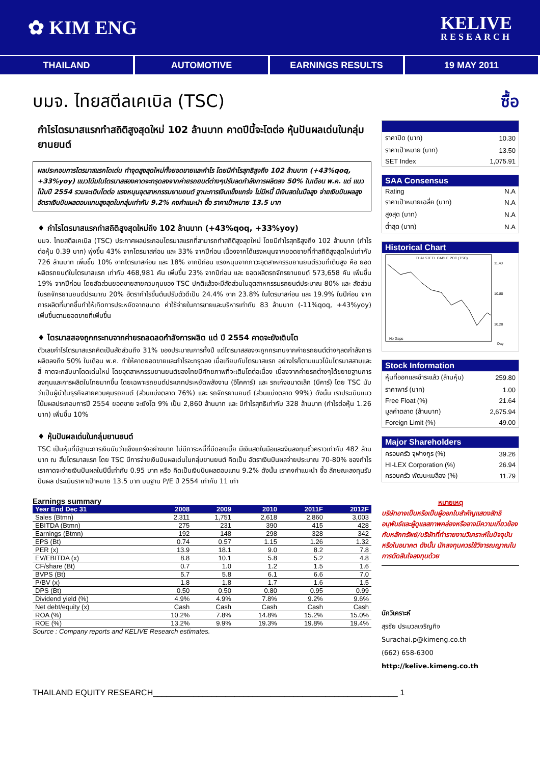✿ KIM ENG
KELIVE
RESEARCH
THAILAND AUTOMOTIVE EARNINGS RESULTS 19 MAY 2011
บมจ. ไทยสตีลเคเบิล (TSC)
กำไรไตรมาสแรกทำสถิติสูงสุดใหม่ 102 ล้านบาท คาดปีนี้จะโตต่อ หุ้นปันผลเด่นในกลุ่มยานยนต์
ผลประกอบการไตรมาสแรกโดเด่น ทำจุดสูงสุดใหม่ทั้งยอดขายและกำไร โดยมีกำไรสุทธิสูงถึง 102 ล้านบาท (+43%qoq, +33%yoy) แนวโน้มในไตรมาสสองคาดจะทรุดลงจากค่ายรถยนต์ต่างๆปรับลดกำลังการผลิตลง 50% ในเดือน พ.ค. แต่ แนวโน้มปี 2554 รวมจะเติบโตต่อ แรงหนุนอุตสาหกรรมยานยนต์ ฐานะการเงินแข็งแกร่ง ไม่มีหนี้ มีเงินสดในมือสูง จ่ายเงินปันผลสูง อัตราเงินปันผลตอบแทนสูงสุดในกลุ่มเท่ากับ 9.2% คงคำแนะนำ ซื้อ ราคาเป้าหมาย 13.5 บาท
♦ กำไรไตรมาสแรกทำสถิติสูงสุดใหม่ถึง 102 ล้านบาท (+43%qoq, +33%yoy)
บมจ. ไทยสตีลเคเบิล (TSC) ประกาศผลประกอบไตรมาสแรกที่สามารถทำสถิติสูงสุดใหม่ โดยมีกำไรสุทธิสูงถึง 102 ล้านบาท (กำไรต่อหุ้น 0.39 บาท) พุ่งขึ้น 43% จากไตรมาสก่อน และ 33% จากปีก่อน เนื่องจากได้แรงหนุนจากยอดขายที่ทำสถิติสูงสุดใหม่เท่ากับ 726 ล้านบาท เพิ่มขึ้น 10% จากไตรมาสก่อน และ 18% จากปีก่อน แรงหนุนจากภาวะอุตสาหกรรมยานยนต์รวมที่เติบสูง คือ ยอดผลิตรถยนต์ในไตรมาสแรก เท่ากับ 468,981 คัน เพิ่มขึ้น 23% จากปีก่อน และ ยอดผลิตรถจักรยานยนต์ 573,658 คัน เพิ่มขึ้น 19% จากปีก่อน โดยสัดส่วนยอดขายสายควบคุมของ TSC ปกติแล้วจะมีสัดส่วนในอุตสาหกรรมรถยนต์ประมาณ 80% และ สัดส่วนในรถจักรยานยนต์ประมาณ 20% อัตรากำไรขั้นต้นปรับตัวดีเป็น 24.4% จาก 23.8% ในไตรมาสก่อน และ 19.9% ในปีก่อน จากการผลิตที่มากขึ้นทำให้เกิดการประหยัดจากขนาด ค่าใช้จ่ายในการขายและบริหารเท่ากับ 83 ล้านบาท (-11%qoq, +43%yoy) เพิ่มขึ้นตามยอดขายที่เพิ่มขึ้น
♦ ไตรมาสสองถูกกระทบจากค่ายรถลดลดกำลังการผลิต แต่ ปี 2554 คาดจะยังเติบโต
ตัวเลขกำไรไตรมาสแรกคิดเป็นสัดส่วนถึง 31% ของประมาณการทั้งปี แต่ไตรมาสสองจะถูกกระทบจากค่ายรถยนต์ต่างๆลดกำลังการผลิตลงถึง 50% ในเดือน พ.ค. ทำให้คาดยอดขายและกำไรจะทรุดลง เมื่อเทียบกับไตรมาสแรก อย่างไรก็ตามแนวโน้มไตรมาสสามและสี่ คาดจะกลับมาโดดเด่นใหม่ โดยอุตสาหกรรมยานยนต์ของไทยมีศักยภาพที่จะเติบโตต่อเนื่อง เนื่องจากค่ายรถต่างๆได้ขยายฐานการลงทุนและการผลิตในไทยมากขึ้น โดยเฉพาะรถยนต์ประเภทประหยัดพลังงาน (อีโคคาร์) และ รถเก๋งขนาดเล็ก (บีคาร์) โดย TSC นับว่าเป็นผู้นำในธุรกิจสายควบคุมรถยนต์ (ส่วนแบ่งตลาด 76%) และ รถจักรยานยนต์ (ส่วนแบ่งตลาด 99%) ดังนั้น เราประเมินแนวโน้มผลประกอบการปี 2554 ยอดขาย จะยังโต 9% เป็น 2,860 ล้านบาท และ มีกำไรสุทธิเท่ากับ 328 ล้านบาท (กำไรต่อหุ้น 1.26 บาท) เพิ่มขึ้น 10%
♦ หุ้นปันผลเด่นในกลุ่มยานยนต์
TSC เป็นหุ้นที่มีฐานะการเงินนับว่าแข็งแกร่งอย่างมาก ไม่มีภาระหนี้ที่มีดอกเบี้ย มีเงินสดในมือและเงินลงทุนชั่วคราวเท่ากับ 482 ล้านบาท ณ สิ้นไตรมาสแรก โดย TSC มีการจ่ายเงินปันผลเด่นในกลุ่มยานยนต์ คิดเป็น อัตราเงินปันผลจ่ายประมาณ 70-80% ของกำไร เราคาดจะจ่ายเงินปันผลในปีนี้เท่ากับ 0.95 บาท หรือ คิดเป็นเงินปันผลตอบแทน 9.2% ดังนั้น เราคงคำแนะนำ ซื้อ ลักษณะลงทุนรับปันผล ประเมินราคาเป้าหมาย 13.5 บาท บนฐาน P/E ปี 2554 เท่ากับ 11 เท่า
Earnings summary
| Year End Dec 31 | 2008 | 2009 | 2010 | 2011F | 2012F |
| --- | --- | --- | --- | --- | --- |
| Sales (Btmn) | 2,311 | 1,751 | 2,618 | 2,860 | 3,003 |
| EBITDA (Btmn) | 275 | 231 | 390 | 415 | 428 |
| Earnings (Btmn) | 192 | 148 | 298 | 328 | 342 |
| EPS (Bt) | 0.74 | 0.57 | 1.15 | 1.26 | 1.32 |
| PER (x) | 13.9 | 18.1 | 9.0 | 8.2 | 7.8 |
| EV/EBITDA (x) | 8.8 | 10.1 | 5.8 | 5.2 | 4.8 |
| CF/share (Bt) | 0.7 | 1.0 | 1.2 | 1.5 | 1.6 |
| BVPS (Bt) | 5.7 | 5.8 | 6.1 | 6.6 | 7.0 |
| P/BV (x) | 1.8 | 1.8 | 1.7 | 1.6 | 1.5 |
| DPS (Bt) | 0.50 | 0.50 | 0.80 | 0.95 | 0.99 |
| Dividend yield (%) | 4.9% | 4.9% | 7.8% | 9.2% | 9.6% |
| Net debt/equity (x) | Cash | Cash | Cash | Cash | Cash |
| ROA (%) | 10.2% | 7.8% | 14.8% | 15.2% | 15.0% |
| ROE (%) | 13.2% | 9.9% | 19.3% | 19.8% | 19.4% |
Source : Company reports and KELIVE Research estimates.
ซื้อ
| ราคาปิด (บาท) | 10.30 |
| ราคาเป้าหมาย (บาท) | 13.50 |
| SET Index | 1,075.91 |
| SAA Consensus | |
| --- | --- |
| Rating | N.A |
| ราคาเป้าหมายเฉลี่ย (บาท) | N.A |
| สูงสุด (บาท) | N.A |
| ต่ำสุด (บาท) | N.A |
| Historical Chart |
| --- |
| THAI STEEL CABLE PCC (TSC) No Gaps 11.40 10.80 10.20 Day |
| Stock Information | |
| --- | --- |
| หุ้นที่ออกและชำระแล้ว (ล้านหุ้น) | 259.80 |
| ราคาพาร์ (บาท) | 1.00 |
| Free Float (%) | 21.64 |
| มูลค่าตลาด (ล้านบาท) | 2,675.94 |
| Foreign Limit (%) | 49.00 |
| Major Shareholders | |
| --- | --- |
| ครอบครัว จุฬางกูร (%) | 39.26 |
| HI-LEX Corporation (%) | 26.94 |
| ครอบครัว พัฒนะเมลือง (%) | 11.79 |
หมายเหตุ
บริษัทอาจเป็นหรือเป็นผู้ออกใบสำคัญแสดงสิทธิอนุพันธ์และผู้ดูแลสภาพคล่องหรืออาจมีความเกี่ยวข้องกับหลักทรัพย์/บริษัทที่ทำรายงานวิเคราะห์ในปัจจุบันหรือในอนาคต ดังนั้น นักลงทุนควรใช้วิจารณญาณในการตัดสินใจลงทุนด้วย
นักวิเคราะห์
สุรชัย ประมวลเจริญกิจ
Surachai.p@kimeng.co.th
(662) 658-6300
http://kelive.kimeng.co.th
THAILAND EQUITY RESEARCH______________________________________________________ 1